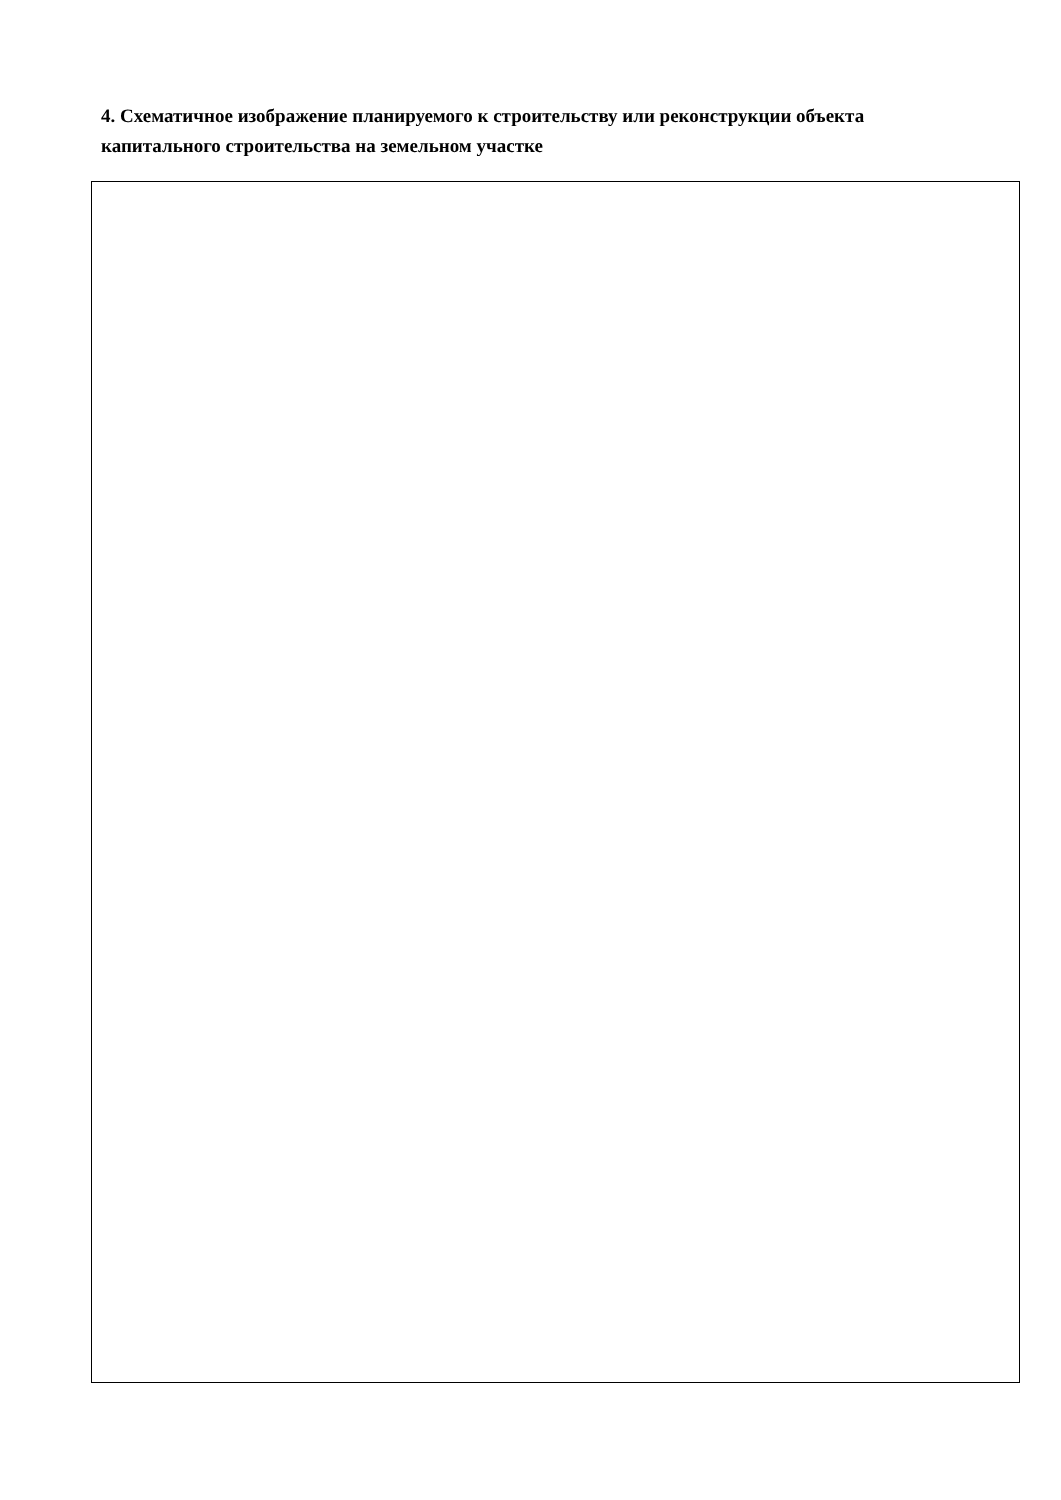4. Схематичное изображение планируемого к строительству или реконструкции объекта капитального строительства на земельном участке